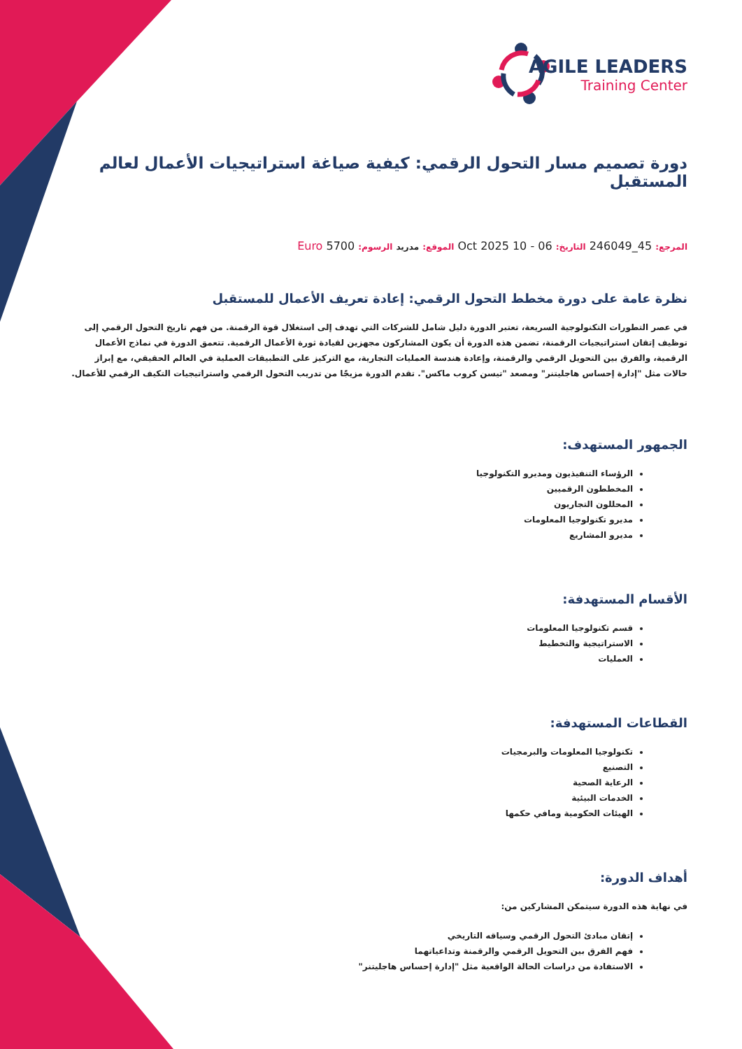AGILE LEADERS
Training Center
دورة تصميم مسار التحول الرقمي: كيفية صياغة استراتيجيات الأعمال لعالم المستقبل
المرجع: 45_246049 التاريخ: 06 - 10 Oct 2025 الموقع: مدريد الرسوم: 5700 Euro
نظرة عامة على دورة مخطط التحول الرقمي: إعادة تعريف الأعمال للمستقبل
في عصر التطورات التكنولوجية السريعة، تعتبر الدورة دليل شامل للشركات التي تهدف إلى استغلال قوة الرقمنة. من فهم تاريخ التحول الرقمي إلى توظيف إتقان استراتيجيات الرقمنة، تضمن هذه الدورة أن يكون المشاركون مجهزين لقيادة ثورة الأعمال الرقمية. تتعمق الدورة في نماذج الأعمال الرقمية، والفرق بين التحويل الرقمي والرقمنة، وإعادة هندسة العمليات التجارية، مع التركيز على التطبيقات العملية في العالم الحقيقي، مع إبراز حالات مثل "إدارة إحساس هاجليتنر" ومصعد "تيسن كروب ماكس". تقدم الدورة مزيجًا من تدريب التحول الرقمي واستراتيجيات التكيف الرقمي للأعمال.
الجمهور المستهدف:
الرؤساء التنفيذيون ومديرو التكنولوجيا
المخططون الرقميين
المحللون التجاريون
مديرو تكنولوجيا المعلومات
مديرو المشاريع
الأقسام المستهدفة:
قسم تكنولوجيا المعلومات
الاستراتيجية والتخطيط
العمليات
القطاعات المستهدفة:
تكنولوجيا المعلومات والبرمجيات
التصنيع
الرعاية الصحية
الخدمات البيئية
الهيئات الحكومية ومافي حكمها
أهداف الدورة:
في نهاية هذه الدورة سيتمكن المشاركين من:
إتقان مبادئ التحول الرقمي وسياقه التاريخي
فهم الفرق بين التحويل الرقمي والرقمنة وتداعياتهما
الاستفادة من دراسات الحالة الواقعية مثل "إدارة إحساس هاجليتنر"